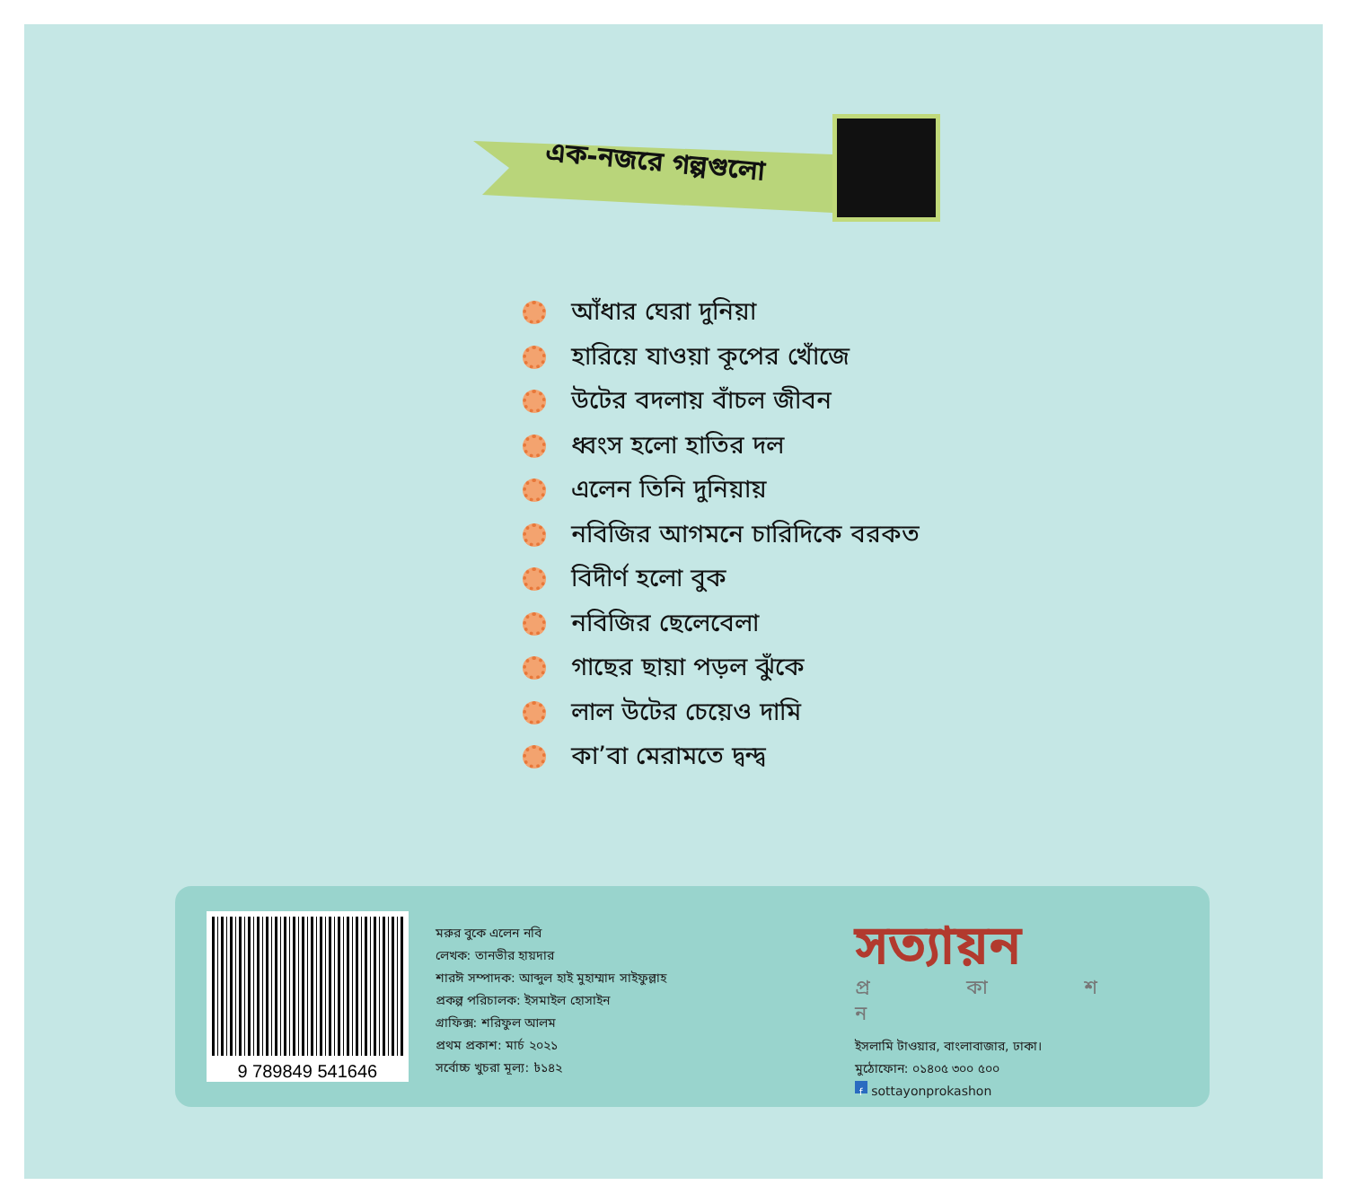এক-নজরে গল্পগুলো
আঁধার ঘেরা দুনিয়া
হারিয়ে যাওয়া কূপের খোঁজে
উটের বদলায় বাঁচল জীবন
ধ্বংস হলো হাতির দল
এলেন তিনি দুনিয়ায়
নবিজির আগমনে চারিদিকে বরকত
বিদীর্ণ হলো বুক
নবিজির ছেলেবেলা
গাছের ছায়া পড়ল ঝুঁকে
লাল উটের চেয়েও দামি
কা’বা মেরামতে দ্বন্দ্ব
9 789849 541646
মরুর বুকে এলেন নবি
লেখক: তানভীর হায়দার
শারঈ সম্পাদক: আব্দুল হাই মুহাম্মাদ সাইফুল্লাহ
প্রকল্প পরিচালক: ইসমাইল হোসাইন
গ্রাফিক্স: শরিফুল আলম
প্রথম প্রকাশ: মার্চ ২০২১
সর্বোচ্চ খুচরা মূল্য: ৳১৪২
সত্যায়ন
প্র কা শ ন
ইসলামি টাওয়ার, বাংলাবাজার, ঢাকা।
মুঠোফোন: ০১৪০৫ ৩০০ ৫০০
f sottayonprokashon